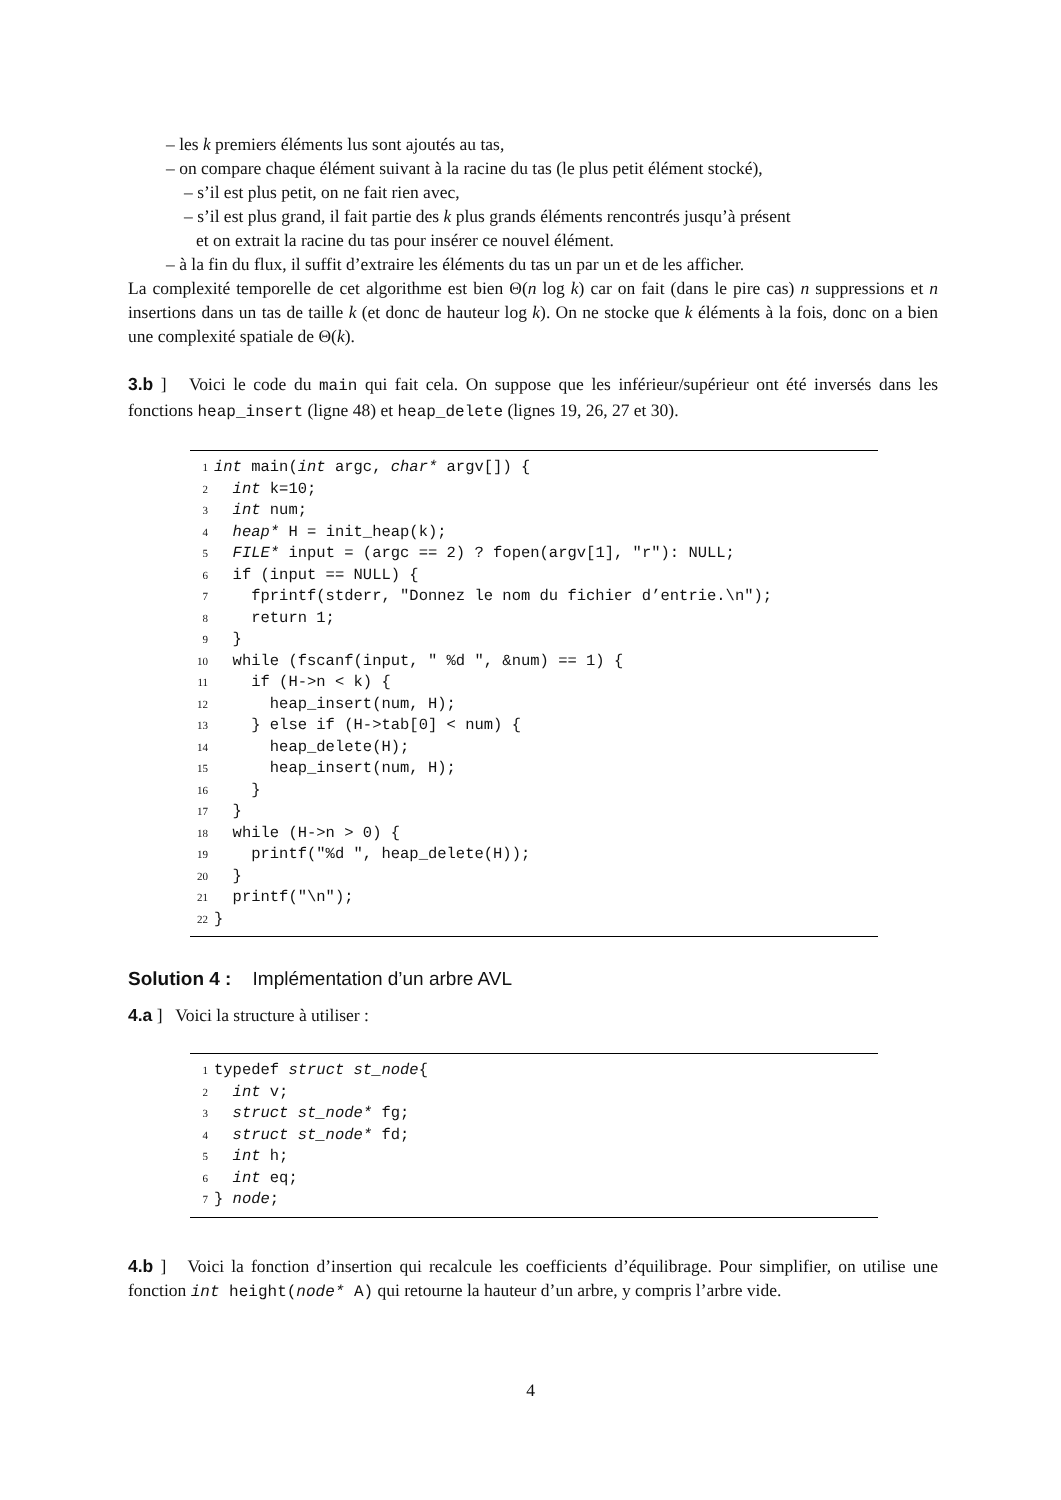– les k premiers éléments lus sont ajoutés au tas,
– on compare chaque élément suivant à la racine du tas (le plus petit élément stocké),
– s’il est plus petit, on ne fait rien avec,
– s’il est plus grand, il fait partie des k plus grands éléments rencontrés jusqu’à présent
et on extrait la racine du tas pour insérer ce nouvel élément.
– à la fin du flux, il suffit d’extraire les éléments du tas un par un et de les afficher.
La complexité temporelle de cet algorithme est bien Θ(n log k) car on fait (dans le pire cas) n suppressions et n insertions dans un tas de taille k (et donc de hauteur log k). On ne stocke que k éléments à la fois, donc on a bien une complexité spatiale de Θ(k).
3.b ] Voici le code du main qui fait cela. On suppose que les inférieur/supérieur ont été inversés dans les fonctions heap_insert (ligne 48) et heap_delete (lignes 19, 26, 27 et 30).
1 int main(int argc, char* argv[]) { 2 int k=10; 3 int num; 4 heap* H = init_heap(k); 5 FILE* input = (argc == 2) ? fopen(argv[1], "r"): NULL; 6 if (input == NULL) { 7 fprintf(stderr, "Donnez le nom du fichier d’entrie.\n"); 8 return 1; 9 } 10 while (fscanf(input, " %d ", &num) == 1) { 11 if (H->n < k) { 12 heap_insert(num, H); 13 } else if (H->tab[0] < num) { 14 heap_delete(H); 15 heap_insert(num, H); 16 } 17 } 18 while (H->n > 0) { 19 printf("%d ", heap_delete(H)); 20 } 21 printf("\n"); 22 }
Solution 4 : Implémentation d’un arbre AVL
4.a ] Voici la structure à utiliser :
1 typedef struct st_node{ 2 int v; 3 struct st_node* fg; 4 struct st_node* fd; 5 int h; 6 int eq; 7 } node;
4.b ] Voici la fonction d’insertion qui recalcule les coefficients d’équilibrage. Pour simplifier, on utilise une fonction int height(node* A) qui retourne la hauteur d’un arbre, y compris l’arbre vide.
4